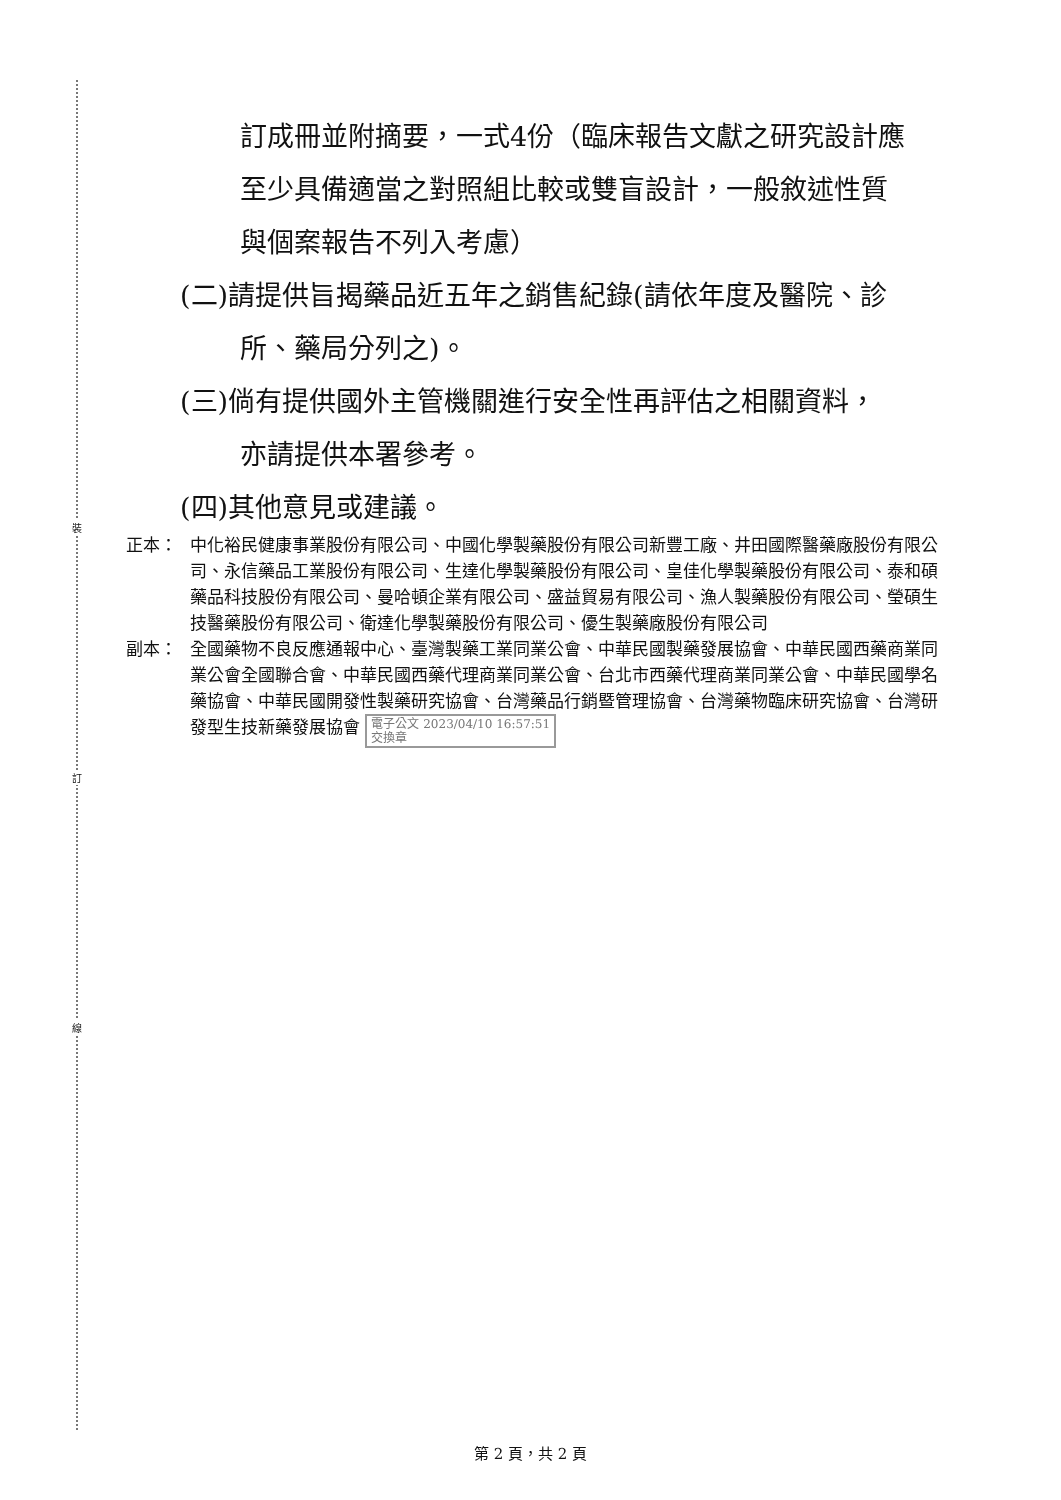裝
訂
線
訂成冊並附摘要，一式4份（臨床報告文獻之研究設計應
至少具備適當之對照組比較或雙盲設計，一般敘述性質
與個案報告不列入考慮）
(二)請提供旨揭藥品近五年之銷售紀錄(請依年度及醫院、診
所、藥局分列之)。
(三)倘有提供國外主管機關進行安全性再評估之相關資料，
亦請提供本署參考。
(四)其他意見或建議。
正本： 中化裕民健康事業股份有限公司、中國化學製藥股份有限公司新豐工廠、井田國際醫藥廠股份有限公司、永信藥品工業股份有限公司、生達化學製藥股份有限公司、皇佳化學製藥股份有限公司、泰和碩藥品科技股份有限公司、曼哈頓企業有限公司、盛益貿易有限公司、漁人製藥股份有限公司、瑩碩生技醫藥股份有限公司、衛達化學製藥股份有限公司、優生製藥廠股份有限公司
副本： 全國藥物不良反應通報中心、臺灣製藥工業同業公會、中華民國製藥發展協會、中華民國西藥商業同業公會全國聯合會、中華民國西藥代理商業同業公會、台北市西藥代理商業同業公會、中華民國學名藥協會、中華民國開發性製藥研究協會、台灣藥品行銷暨管理協會、台灣藥物臨床研究協會、台灣研發型生技新藥發展協會 電子公文 2023/04/10 16:57:51
交換章
第 2 頁，共 2 頁